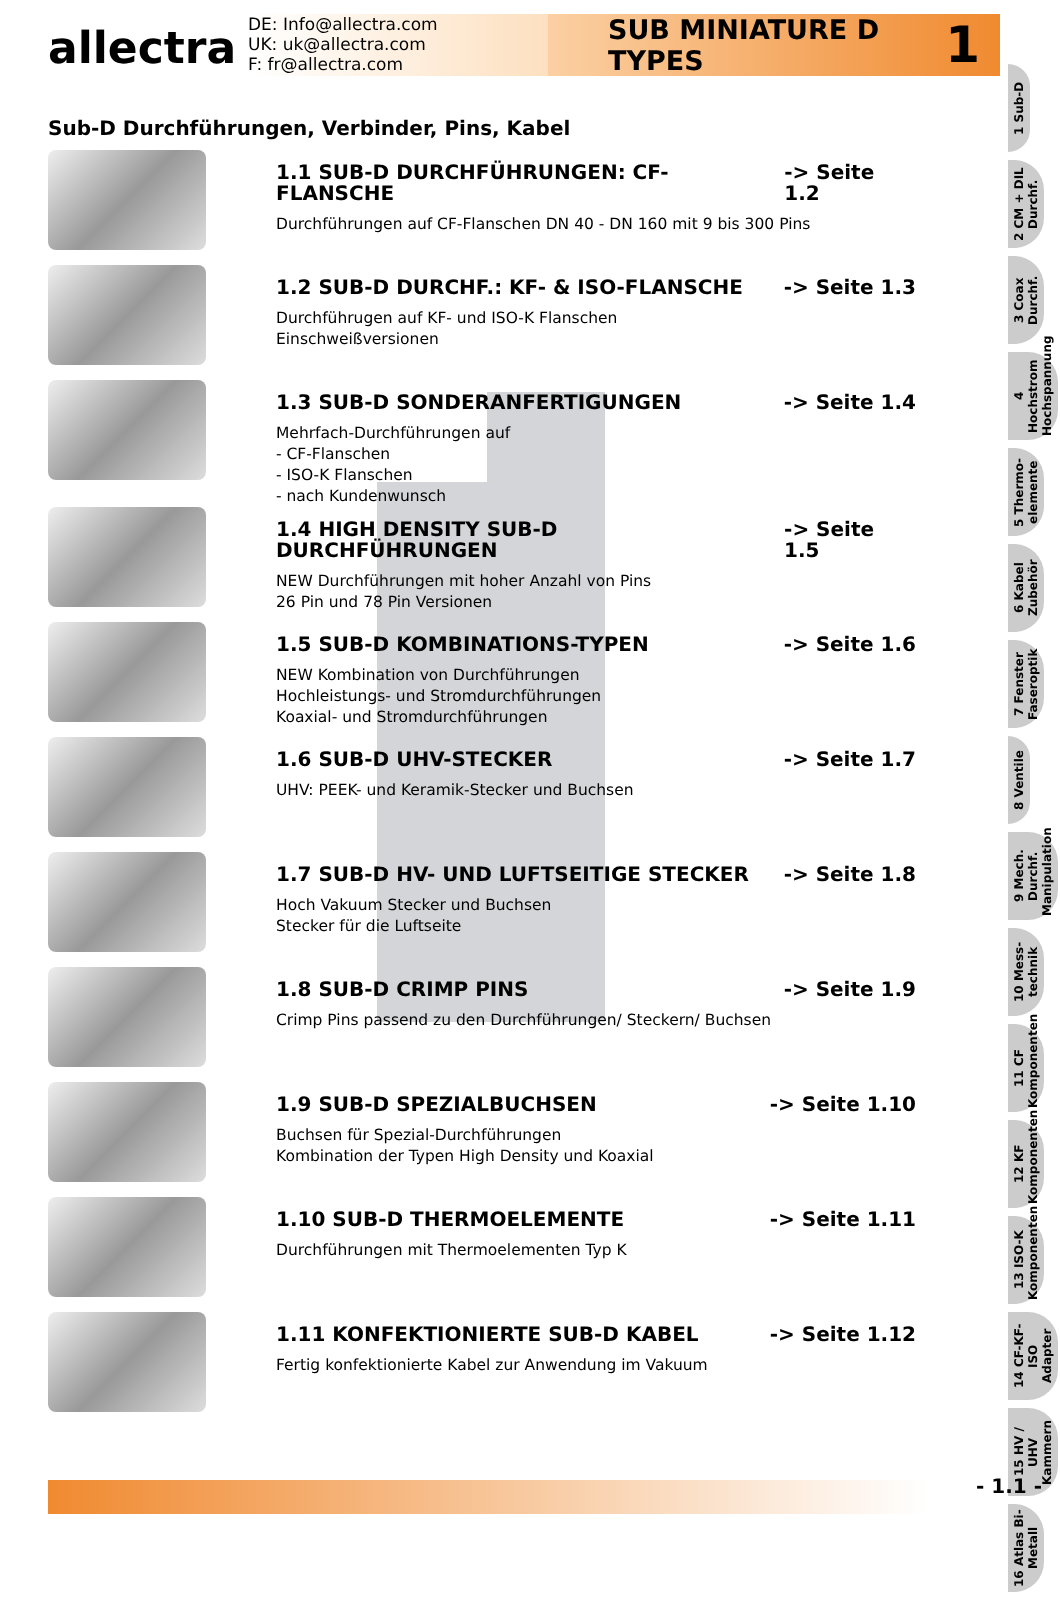allectra
DE: Info@allectra.com
UK: uk@allectra.com
F: fr@allectra.com
SUB MINIATURE D TYPES 1
Sub-D Durchführungen, Verbinder, Pins, Kabel
1.1 SUB-D DURCHFÜHRUNGEN: CF-FLANSCHE -> Seite 1.2
Durchführungen auf CF-Flanschen DN 40 - DN 160 mit 9 bis 300 Pins
1.2 SUB-D DURCHF.: KF- & ISO-FLANSCHE -> Seite 1.3
Durchführugen auf KF- und ISO-K Flanschen
Einschweißversionen
1.3 SUB-D SONDERANFERTIGUNGEN -> Seite 1.4
Mehrfach-Durchführungen auf
- CF-Flanschen
- ISO-K Flanschen
- nach Kundenwunsch
1.4 HIGH DENSITY SUB-D DURCHFÜHRUNGEN -> Seite 1.5
NEW Durchführungen mit hoher Anzahl von Pins
26 Pin und 78 Pin Versionen
1.5 SUB-D KOMBINATIONS-TYPEN -> Seite 1.6
NEW Kombination von Durchführungen
Hochleistungs- und Stromdurchführungen
Koaxial- und Stromdurchführungen
1.6 SUB-D UHV-STECKER -> Seite 1.7
UHV: PEEK- und Keramik-Stecker und Buchsen
1.7 SUB-D HV- UND LUFTSEITIGE STECKER -> Seite 1.8
Hoch Vakuum Stecker und Buchsen
Stecker für die Luftseite
1.8 SUB-D CRIMP PINS -> Seite 1.9
Crimp Pins passend zu den Durchführungen/ Steckern/ Buchsen
1.9 SUB-D SPEZIALBUCHSEN -> Seite 1.10
Buchsen für Spezial-Durchführungen
Kombination der Typen High Density und Koaxial
1.10 SUB-D THERMOELEMENTE -> Seite 1.11
Durchführungen mit Thermoelementen Typ K
1.11 KONFEKTIONIERTE SUB-D KABEL -> Seite 1.12
Fertig konfektionierte Kabel zur Anwendung im Vakuum
1 Sub-D
2 CM + DIL Durchf.
3 Coax Durchf.
4 Hochstrom Hochspannung
5 Thermo-elemente
6 Kabel Zubehör
7 Fenster Faseroptik
8 Ventile
9 Mech. Durchf. Manipulation
10 Mess-technik
11 CF Komponenten
12 KF Komponenten
13 ISO-K Komponenten
14 CF-KF-ISO Adapter
15 HV / UHV Kammern
16 Atlas Bi-Metall
- 1.1 -